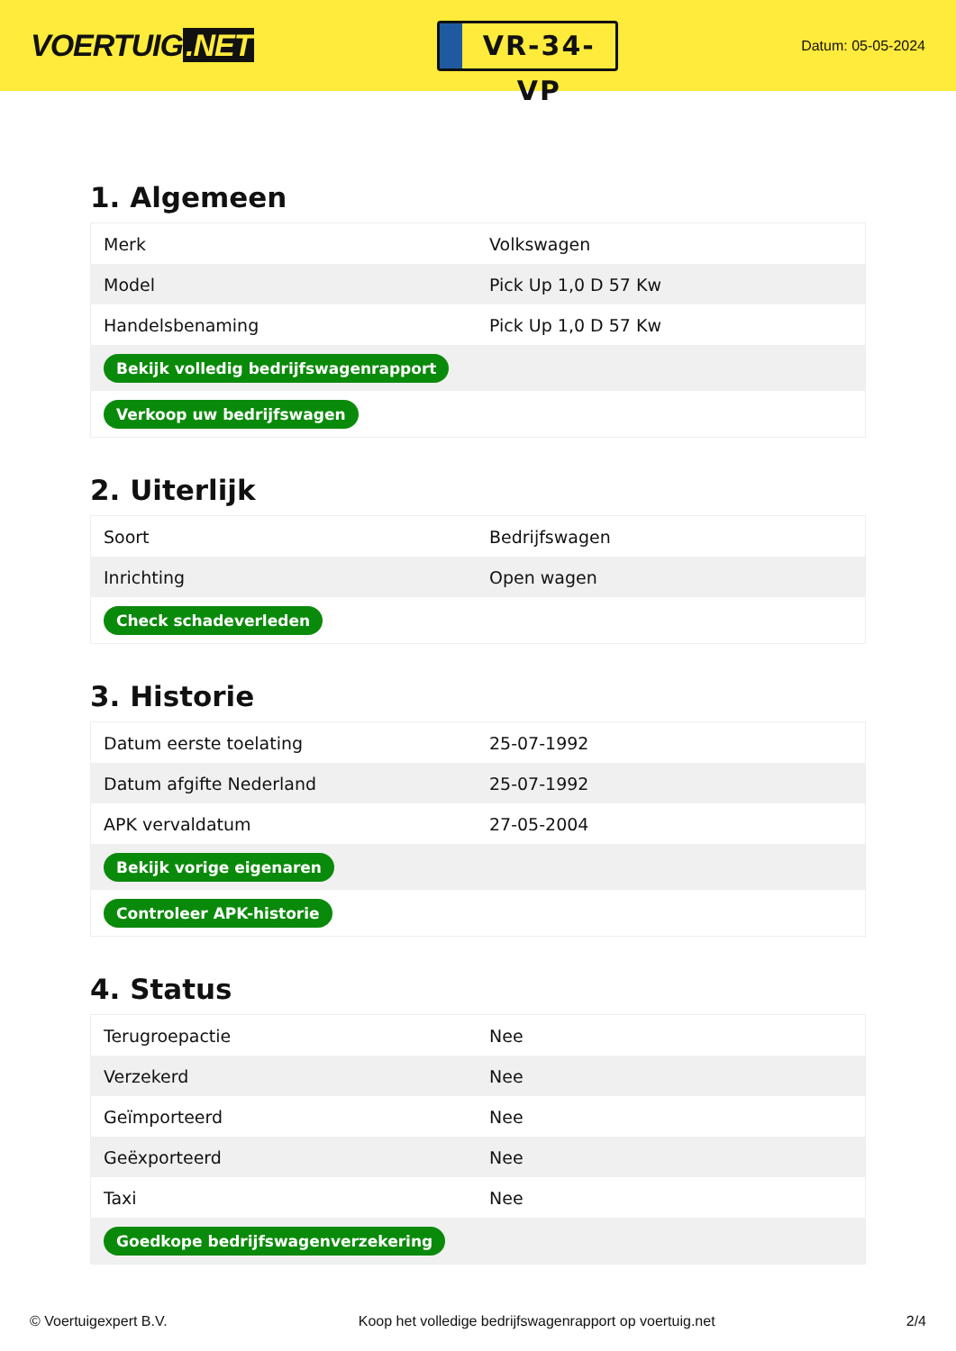VOERTUIG.NET
VR-34-VP
Datum: 05-05-2024
1. Algemeen
| Merk | Volkswagen |
| Model | Pick Up 1,0 D 57 Kw |
| Handelsbenaming | Pick Up 1,0 D 57 Kw |
| Bekijk volledig bedrijfswagenrapport | |
| Verkoop uw bedrijfswagen | |
2. Uiterlijk
| Soort | Bedrijfswagen |
| Inrichting | Open wagen |
| Check schadeverleden | |
3. Historie
| Datum eerste toelating | 25-07-1992 |
| Datum afgifte Nederland | 25-07-1992 |
| APK vervaldatum | 27-05-2004 |
| Bekijk vorige eigenaren | |
| Controleer APK-historie | |
4. Status
| Terugroepactie | Nee |
| Verzekerd | Nee |
| Geïmporteerd | Nee |
| Geëxporteerd | Nee |
| Taxi | Nee |
| Goedkope bedrijfswagenverzekering | |
© Voertuigexpert B.V. Koop het volledige bedrijfswagenrapport op voertuig.net 2/4